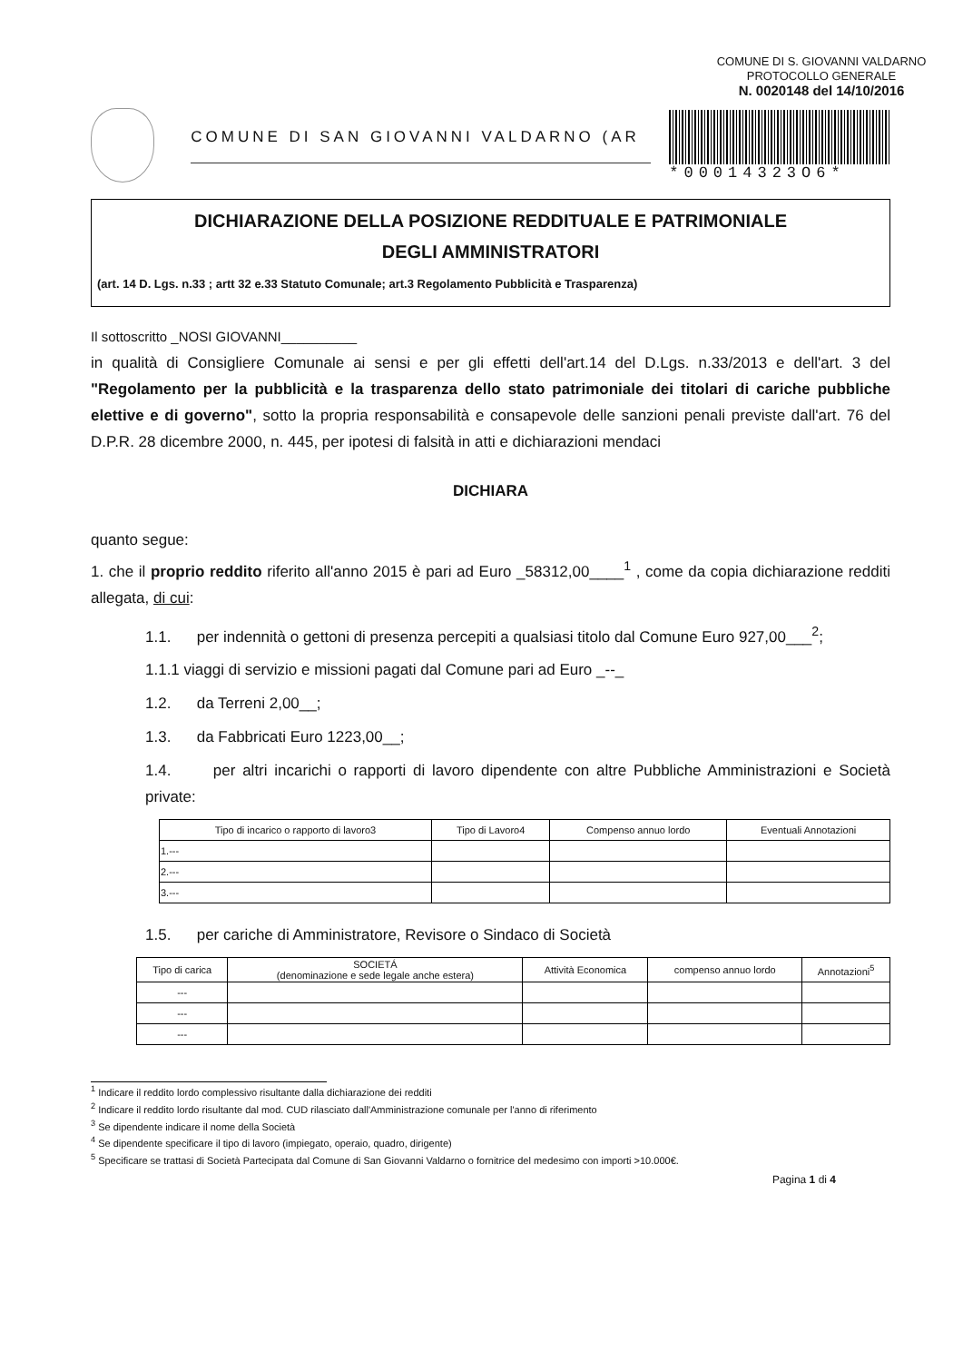COMUNE DI S. GIOVANNI VALDARNO
PROTOCOLLO GENERALE
N. 0020148 del 14/10/2016
COMUNE DI SAN GIOVANNI VALDARNO (AR *00014323O6*
DICHIARAZIONE DELLA POSIZIONE REDDITUALE E PATRIMONIALE
DEGLI AMMINISTRATORI
(art. 14 D. Lgs. n.33 ; artt 32 e.33 Statuto Comunale; art.3 Regolamento Pubblicità e Trasparenza)
Il sottoscritto _NOSI GIOVANNI__________
in qualità di Consigliere Comunale ai sensi e per gli effetti dell'art.14 del D.Lgs. n.33/2013 e dell'art. 3 del "Regolamento per la pubblicità e la trasparenza dello stato patrimoniale dei titolari di cariche pubbliche elettive e di governo", sotto la propria responsabilità e consapevole delle sanzioni penali previste dall'art. 76 del D.P.R. 28 dicembre 2000, n. 445, per ipotesi di falsità in atti e dichiarazioni mendaci
DICHIARA
quanto segue:
1. che il proprio reddito riferito all'anno 2015 è pari ad Euro _58312,00____<sup>1</sup> , come da copia dichiarazione redditi allegata, di cui:
1.1. per indennità o gettoni di presenza percepiti a qualsiasi titolo dal Comune Euro 927,00___<sup>2</sup>;
1.1.1 viaggi di servizio e missioni pagati dal Comune pari ad Euro _--_
1.2. da Terreni 2,00__;
1.3. da Fabbricati Euro 1223,00__;
1.4. per altri incarichi o rapporti di lavoro dipendente con altre Pubbliche Amministrazioni e Società private:
| Tipo di incarico o rapporto di lavoro3 | Tipo di Lavoro4 | Compenso annuo lordo | Eventuali Annotazioni |
| --- | --- | --- | --- |
| 1.--- | | | |
| 2.--- | | | |
| 3.--- | | | |
1.5. per cariche di Amministratore, Revisore o Sindaco di Società
| Tipo di carica | SOCIETÁ (denominazione e sede legale anche estera) | Attività Economica | compenso annuo lordo | Annotazioni<sup>5</sup> |
| --- | --- | --- | --- | --- |
| --- | | | | |
| --- | | | | |
| --- | | | | |
<sup>1</sup> Indicare il reddito lordo complessivo risultante dalla dichiarazione dei redditi
<sup>2</sup> Indicare il reddito lordo risultante dal mod. CUD rilasciato dall'Amministrazione comunale per l'anno di riferimento
<sup>3</sup> Se dipendente indicare il nome della Società
<sup>4</sup> Se dipendente specificare il tipo di lavoro (impiegato, operaio, quadro, dirigente)
<sup>5</sup> Specificare se trattasi di Società Partecipata dal Comune di San Giovanni Valdarno o fornitrice del medesimo con importi >10.000€.
Pagina 1 di 4